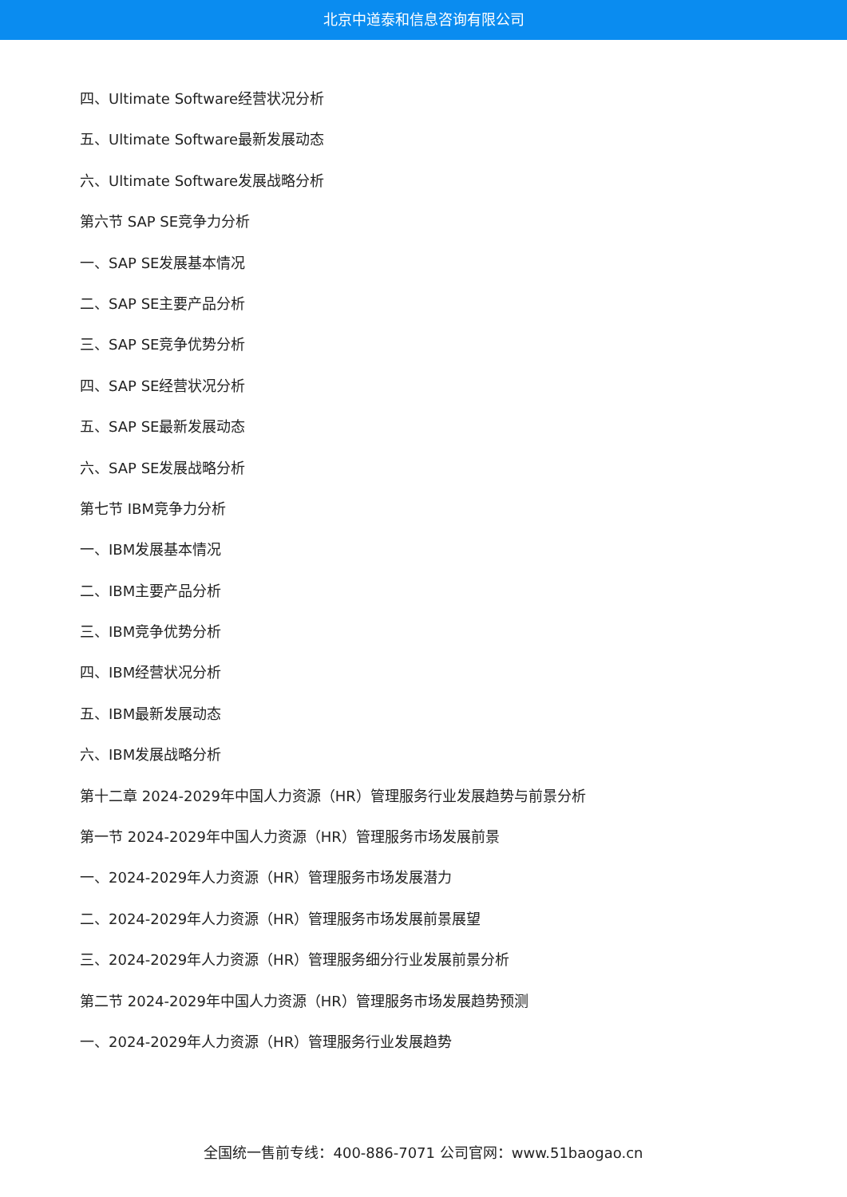北京中道泰和信息咨询有限公司
四、Ultimate Software经营状况分析
五、Ultimate Software最新发展动态
六、Ultimate Software发展战略分析
第六节 SAP SE竞争力分析
一、SAP SE发展基本情况
二、SAP SE主要产品分析
三、SAP SE竞争优势分析
四、SAP SE经营状况分析
五、SAP SE最新发展动态
六、SAP SE发展战略分析
第七节 IBM竞争力分析
一、IBM发展基本情况
二、IBM主要产品分析
三、IBM竞争优势分析
四、IBM经营状况分析
五、IBM最新发展动态
六、IBM发展战略分析
第十二章 2024-2029年中国人力资源（HR）管理服务行业发展趋势与前景分析
第一节 2024-2029年中国人力资源（HR）管理服务市场发展前景
一、2024-2029年人力资源（HR）管理服务市场发展潜力
二、2024-2029年人力资源（HR）管理服务市场发展前景展望
三、2024-2029年人力资源（HR）管理服务细分行业发展前景分析
第二节 2024-2029年中国人力资源（HR）管理服务市场发展趋势预测
一、2024-2029年人力资源（HR）管理服务行业发展趋势
全国统一售前专线：400-886-7071 公司官网：www.51baogao.cn